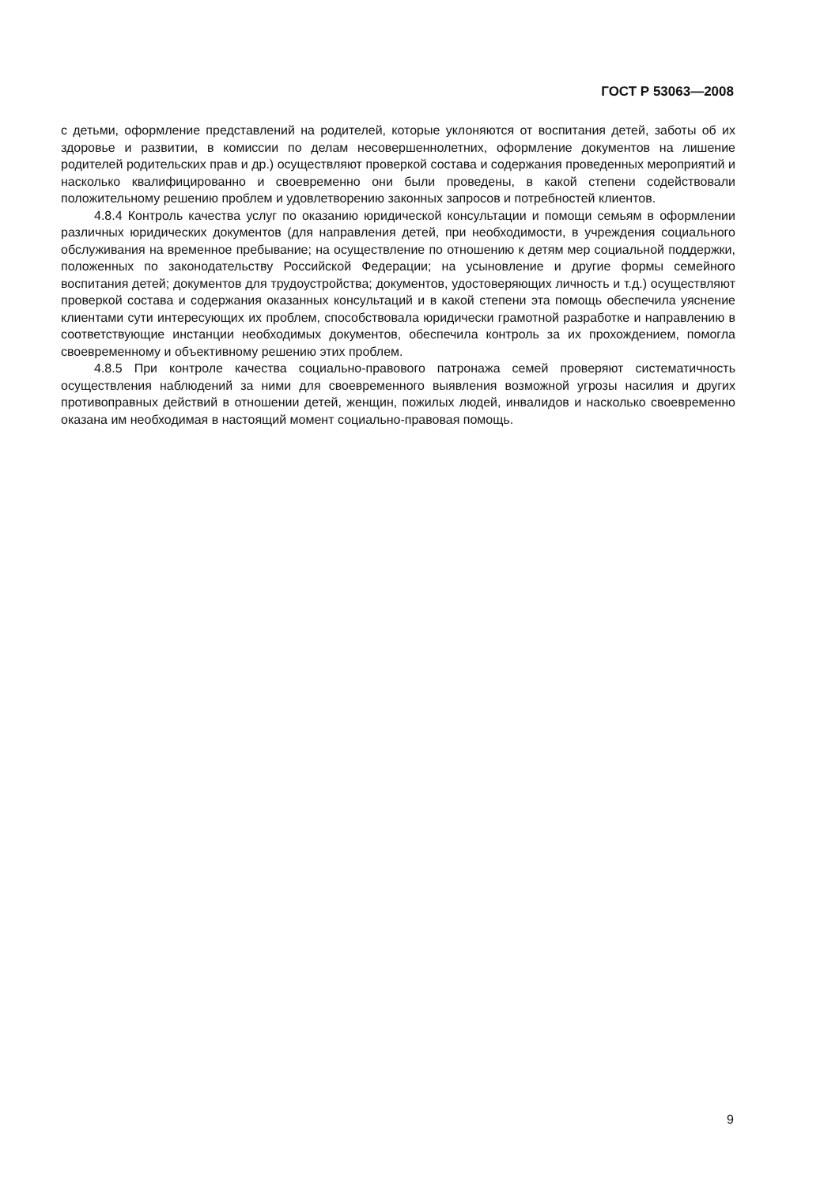ГОСТ Р 53063—2008
с детьми, оформление представлений на родителей, которые уклоняются от воспитания детей, заботы об их здоровье и развитии, в комиссии по делам несовершеннолетних, оформление документов на лишение родителей родительских прав и др.) осуществляют проверкой состава и содержания проведенных мероприятий и насколько квалифицированно и своевременно они были проведены, в какой степени содействовали положительному решению проблем и удовлетворению законных запросов и потребностей клиентов.
4.8.4 Контроль качества услуг по оказанию юридической консультации и помощи семьям в оформлении различных юридических документов (для направления детей, при необходимости, в учреждения социального обслуживания на временное пребывание; на осуществление по отношению к детям мер социальной поддержки, положенных по законодательству Российской Федерации; на усыновление и другие формы семейного воспитания детей; документов для трудоустройства; документов, удостоверяющих личность и т.д.) осуществляют проверкой состава и содержания оказанных консультаций и в какой степени эта помощь обеспечила уяснение клиентами сути интересующих их проблем, способствовала юридически грамотной разработке и направлению в соответствующие инстанции необходимых документов, обеспечила контроль за их прохождением, помогла своевременному и объективному решению этих проблем.
4.8.5 При контроле качества социально-правового патронажа семей проверяют систематичность осуществления наблюдений за ними для своевременного выявления возможной угрозы насилия и других противоправных действий в отношении детей, женщин, пожилых людей, инвалидов и насколько своевременно оказана им необходимая в настоящий момент социально-правовая помощь.
9